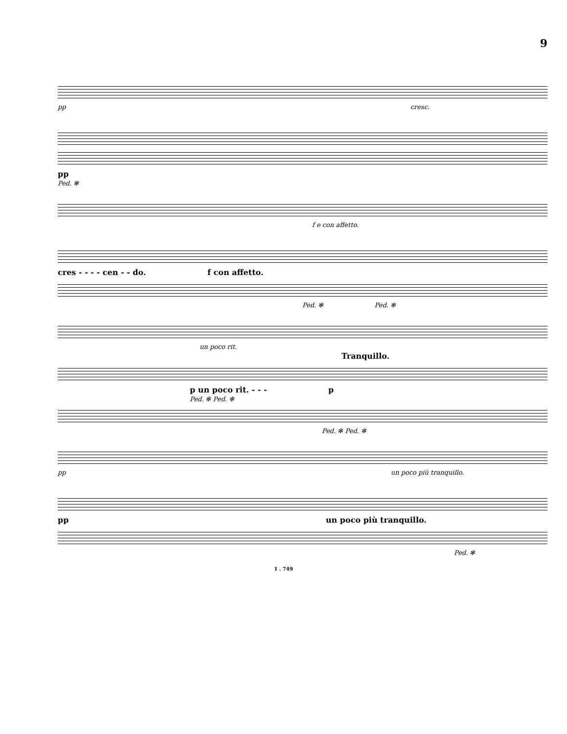9
pp cresc.
pp
Ped. ✻
f e con affetto.
cres - - - - cen - - do. f con affetto.
Ped. ✻ Ped. ✻
un poco rit.
Tranquillo.
p un poco rit. - - - p
Ped. ✻ Ped. ✻
Ped. ✻ Ped. ✻
pp un poco più tranquillo.
pp un poco più tranquillo.
Ped. ✻
1 . 749